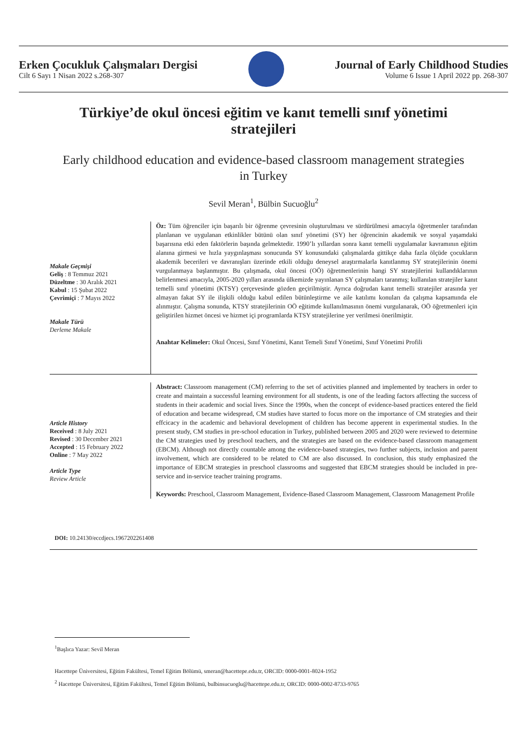Erken Çocukluk Çalışmaları Dergisi
Cilt 6 Sayı 1 Nisan 2022 s.268-307
Journal of Early Childhood Studies
Volume 6 Issue 1 April 2022 pp. 268-307
Türkiye’de okul öncesi eğitim ve kanıt temelli sınıf yönetimi stratejileri
Early childhood education and evidence-based classroom management strategies in Turkey
Sevil Meran<sup>1</sup>, Bülbin Sucuoğlu<sup>2</sup>
Makale Geçmişi
Geliş : 8 Temmuz 2021
Düzeltme : 30 Aralık 2021
Kabul : 15 Şubat 2022
Çevrimiçi : 7 Mayıs 2022
Makale Türü
Derleme Makale
Öz: Tüm öğrenciler için başarılı bir öğrenme çevresinin oluşturulması ve sürdürülmesi amacıyla öğretmenler tarafından planlanan ve uygulanan etkinlikler bütünü olan sınıf yönetimi (SY) her öğrencinin akademik ve sosyal yaşamdaki başarısına etki eden faktörlerin başında gelmektedir. 1990’lı yıllardan sonra kanıt temelli uygulamalar kavramının eğitim alanına girmesi ve hızla yaygınlaşması sonucunda SY konusundaki çalışmalarda gittikçe daha fazla ölçüde çocukların akademik becerileri ve davranışları üzerinde etkili olduğu deneysel araştırmalarla kanıtlanmış SY stratejilerinin önemi vurgulanmaya başlanmıştır. Bu çalışmada, okul öncesi (OÖ) öğretmenlerinin hangi SY stratejilerini kullandıklarının belirlenmesi amacıyla, 2005-2020 yılları arasında ülkemizde yayınlanan SY çalışmaları taranmış; kullanılan stratejiler kanıt temelli sınıf yönetimi (KTSY) çerçevesinde gözden geçirilmiştir. Ayrıca doğrudan kanıt temelli stratejiler arasında yer almayan fakat SY ile ilişkili olduğu kabul edilen bütünleştirme ve aile katılımı konuları da çalışma kapsamında ele alınmıştır. Çalışma sonunda, KTSY stratejilerinin OÖ eğitimde kullanılmasının önemi vurgulanarak, OÖ öğretmenleri için geliştirilen hizmet öncesi ve hizmet içi programlarda KTSY stratejilerine yer verilmesi önerilmiştir.
Anahtar Kelimeler: Okul Öncesi, Sınıf Yönetimi, Kanıt Temeli Sınıf Yönetimi, Sınıf Yönetimi Profili
Article History
Received : 8 July 2021
Revised : 30 December 2021
Accepted : 15 February 2022
Online : 7 May 2022
Article Type
Review Article
Abstract: Classroom management (CM) referring to the set of activities planned and implemented by teachers in order to create and maintain a successful learning environment for all students, is one of the leading factors affecting the success of students in their academic and social lives. Since the 1990s, when the concept of evidence-based practices entered the field of education and became widespread, CM studies have started to focus more on the importance of CM strategies and their effcicacy in the academic and behavioral development of children has become apperent in experimental studies. In the present study, CM studies in pre-school education in Turkey, published between 2005 and 2020 were reviewed to determine the CM strategies used by preschool teachers, and the strategies are based on the evidence-based classroom management (EBCM). Although not directly countable among the evidence-based strategies, two further subjects, inclusion and parent involvement, which are considered to be related to CM are also discussed. In conclusion, this study emphasized the importance of EBCM strategies in preschool classrooms and suggested that EBCM strategies should be included in pre-service and in-service teacher training programs.
Keywords: Preschool, Classroom Management, Evidence-Based Classroom Management, Classroom Management Profile
DOI: 10.24130/eccdjecs.1967202261408
<sup>1</sup> Başlıca Yazar: Sevil Meran
Hacettepe Üniversitesi, Eğitim Fakültesi, Temel Eğitim Bölümü, smeran@hacettepe.edu.tr, ORCID: 0000-0001-8024-1952
<sup>2</sup> Hacettepe Üniversitesi, Eğitim Fakültesi, Temel Eğitim Bölümü, bulbinsucuoglu@hacettepe.edu.tr, ORCID: 0000-0002-8733-9765